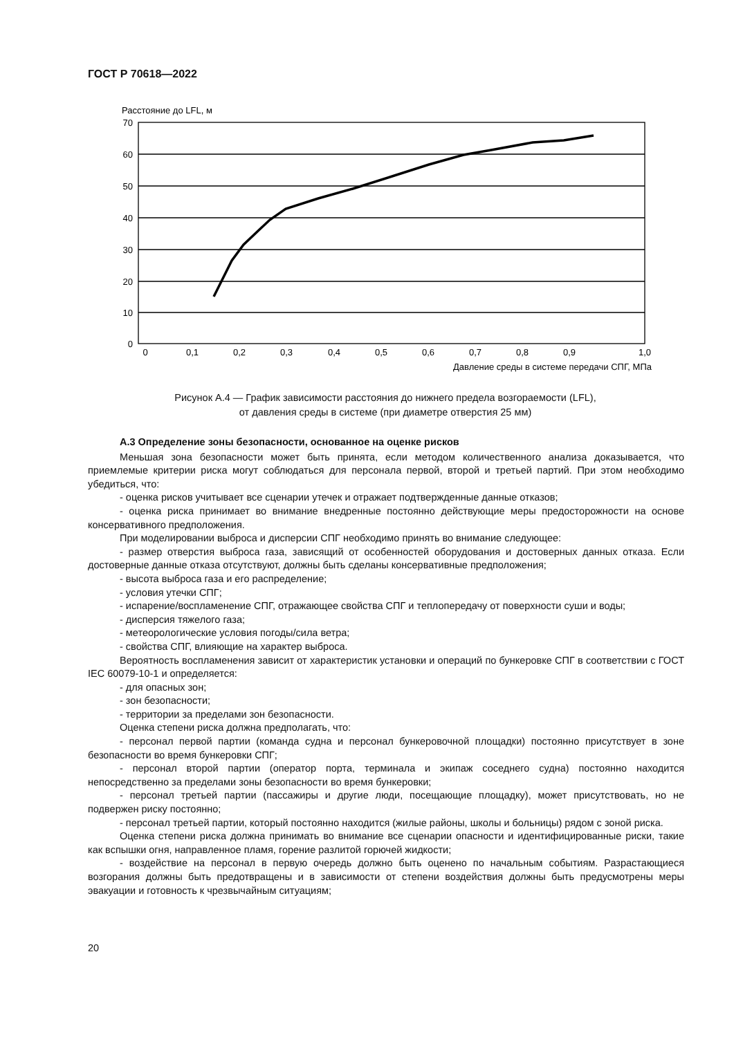ГОСТ Р 70618—2022
Расстояние до LFL, м
70
60
50
40
30
20
10
0
0
0,1
0,2
0,3
0,4
0,5
0,6
0,7
0,8
0,9
1,0
Давление среды в системе передачи СПГ, МПа
Рисунок А.4 — График зависимости расстояния до нижнего предела возгораемости (LFL),
от давления среды в системе (при диаметре отверстия 25 мм)
А.3 Определение зоны безопасности, основанное на оценке рисков
Меньшая зона безопасности может быть принята, если методом количественного анализа доказывается, что приемлемые критерии риска могут соблюдаться для персонала первой, второй и третьей партий. При этом необходимо убедиться, что:
- оценка рисков учитывает все сценарии утечек и отражает подтвержденные данные отказов;
- оценка риска принимает во внимание внедренные постоянно действующие меры предосторожности на основе консервативного предположения.
При моделировании выброса и дисперсии СПГ необходимо принять во внимание следующее:
- размер отверстия выброса газа, зависящий от особенностей оборудования и достоверных данных отказа. Если достоверные данные отказа отсутствуют, должны быть сделаны консервативные предположения;
- высота выброса газа и его распределение;
- условия утечки СПГ;
- испарение/воспламенение СПГ, отражающее свойства СПГ и теплопередачу от поверхности суши и воды;
- дисперсия тяжелого газа;
- метеорологические условия погоды/сила ветра;
- свойства СПГ, влияющие на характер выброса.
Вероятность воспламенения зависит от характеристик установки и операций по бункеровке СПГ в соответствии с ГОСТ IEC 60079-10-1 и определяется:
- для опасных зон;
- зон безопасности;
- территории за пределами зон безопасности.
Оценка степени риска должна предполагать, что:
- персонал первой партии (команда судна и персонал бункеровочной площадки) постоянно присутствует в зоне безопасности во время бункеровки СПГ;
- персонал второй партии (оператор порта, терминала и экипаж соседнего судна) постоянно находится непосредственно за пределами зоны безопасности во время бункеровки;
- персонал третьей партии (пассажиры и другие люди, посещающие площадку), может присутствовать, но не подвержен риску постоянно;
- персонал третьей партии, который постоянно находится (жилые районы, школы и больницы) рядом с зоной риска.
Оценка степени риска должна принимать во внимание все сценарии опасности и идентифицированные риски, такие как вспышки огня, направленное пламя, горение разлитой горючей жидкости;
- воздействие на персонал в первую очередь должно быть оценено по начальным событиям. Разрастающиеся возгорания должны быть предотвращены и в зависимости от степени воздействия должны быть предусмотрены меры эвакуации и готовность к чрезвычайным ситуациям;
20